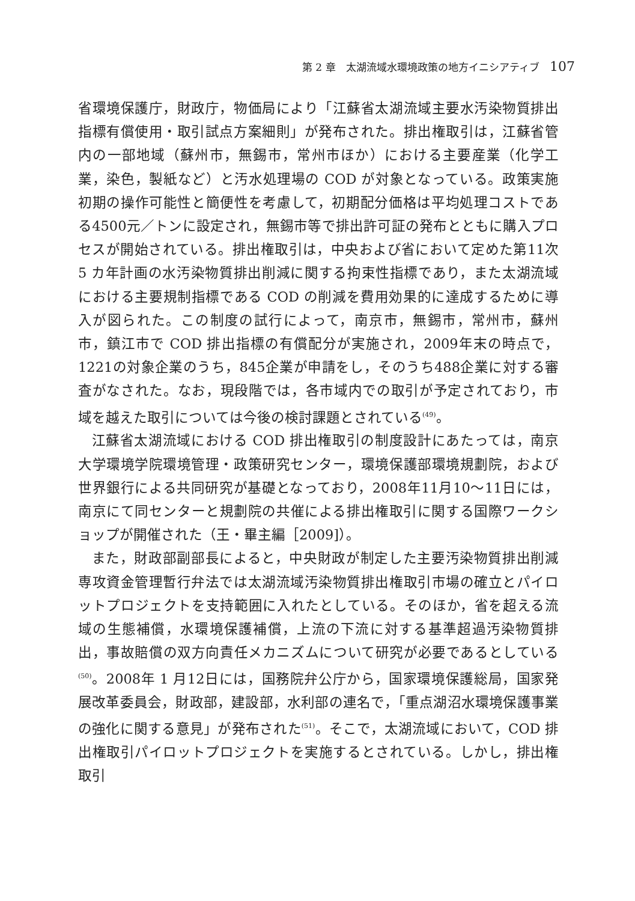第 2 章　太湖流域水環境政策の地方イニシアティブ 107
省環境保護庁，財政庁，物価局により「江蘇省太湖流域主要水汚染物質排出指標有償使用・取引試点方案細則」が発布された。排出権取引は，江蘇省管内の一部地域（蘇州市，無錫市，常州市ほか）における主要産業（化学工業，染色，製紙など）と汚水処理場の COD が対象となっている。政策実施初期の操作可能性と簡便性を考慮して，初期配分価格は平均処理コストである4500元／トンに設定され，無錫市等で排出許可証の発布とともに購入プロセスが開始されている。排出権取引は，中央および省において定めた第11次 5 カ年計画の水汚染物質排出削減に関する拘束性指標であり，また太湖流域における主要規制指標である COD の削減を費用効果的に達成するために導入が図られた。この制度の試行によって，南京市，無錫市，常州市，蘇州市，鎮江市で COD 排出指標の有償配分が実施され，2009年末の時点で，1221の対象企業のうち，845企業が申請をし，そのうち488企業に対する審査がなされた。なお，現段階では，各市域内での取引が予定されており，市域を越えた取引については今後の検討課題とされている<sup>(49)</sup>。
江蘇省太湖流域における COD 排出権取引の制度設計にあたっては，南京大学環境学院環境管理・政策研究センター，環境保護部環境規劃院，および世界銀行による共同研究が基礎となっており，2008年11月10〜11日には，南京にて同センターと規劃院の共催による排出権取引に関する国際ワークショップが開催された（王・畢主編［2009]）。
また，財政部副部長によると，中央財政が制定した主要汚染物質排出削減専攻資金管理暫行弁法では太湖流域汚染物質排出権取引市場の確立とパイロットプロジェクトを支持範囲に入れたとしている。そのほか，省を超える流域の生態補償，水環境保護補償，上流の下流に対する基準超過汚染物質排出，事故賠償の双方向責任メカニズムについて研究が必要であるとしている<sup>(50)</sup>。2008年 1 月12日には，国務院弁公庁から，国家環境保護総局，国家発展改革委員会，財政部，建設部，水利部の連名で，「重点湖沼水環境保護事業の強化に関する意見」が発布された<sup>(51)</sup>。そこで，太湖流域において，COD 排出権取引パイロットプロジェクトを実施するとされている。しかし，排出権取引